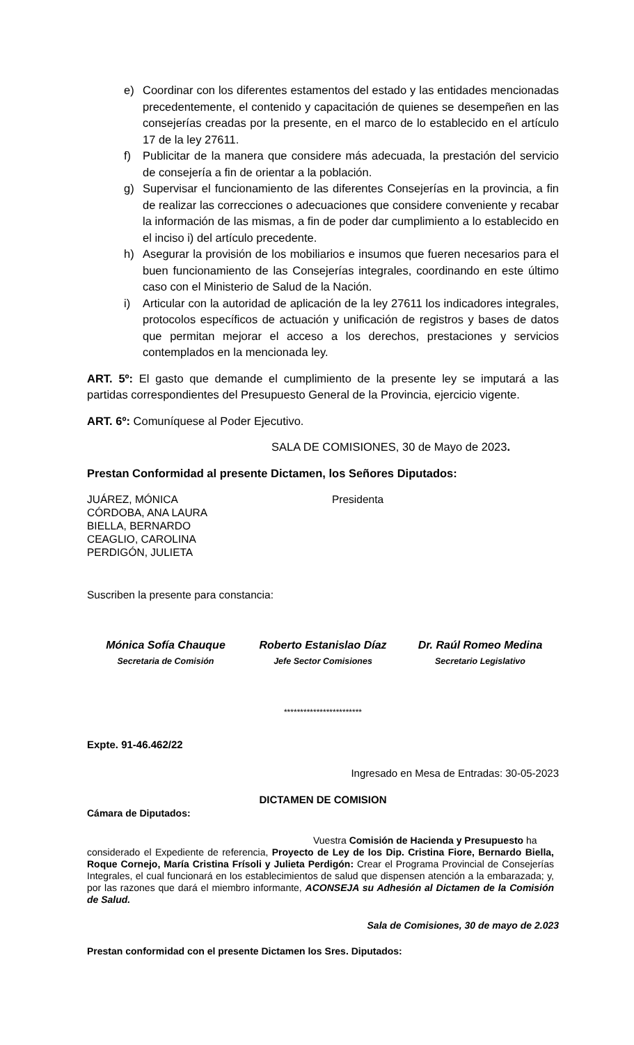e) Coordinar con los diferentes estamentos del estado y las entidades mencionadas precedentemente, el contenido y capacitación de quienes se desempeñen en las consejerías creadas por la presente, en el marco de lo establecido en el artículo 17 de la ley 27611.
f) Publicitar de la manera que considere más adecuada, la prestación del servicio de consejería a fin de orientar a la población.
g) Supervisar el funcionamiento de las diferentes Consejerías en la provincia, a fin de realizar las correcciones o adecuaciones que considere conveniente y recabar la información de las mismas, a fin de poder dar cumplimiento a lo establecido en el inciso i) del artículo precedente.
h) Asegurar la provisión de los mobiliarios e insumos que fueren necesarios para el buen funcionamiento de las Consejerías integrales, coordinando en este último caso con el Ministerio de Salud de la Nación.
i) Articular con la autoridad de aplicación de la ley 27611 los indicadores integrales, protocolos específicos de actuación y unificación de registros y bases de datos que permitan mejorar el acceso a los derechos, prestaciones y servicios contemplados en la mencionada ley.
ART. 5º: El gasto que demande el cumplimiento de la presente ley se imputará a las partidas correspondientes del Presupuesto General de la Provincia, ejercicio vigente.
ART. 6º: Comuníquese al Poder Ejecutivo.
SALA DE COMISIONES, 30 de Mayo de 2023.
Prestan Conformidad al presente Dictamen, los Señores Diputados:
JUÁREZ, MÓNICA
CÓRDOBA, ANA LAURA
BIELLA, BERNARDO
CEAGLIO, CAROLINA
PERDIGÓN, JULIETA
Presidenta
Suscriben la presente para constancia:
Mónica Sofía Chauque
Secretaria de Comisión
Roberto Estanislao Díaz
Jefe Sector Comisiones
Dr. Raúl Romeo Medina
Secretario Legislativo
************************
Expte. 91-46.462/22
Ingresado en Mesa de Entradas: 30-05-2023
DICTAMEN DE COMISION
Cámara de Diputados:
Vuestra Comisión de Hacienda y Presupuesto ha
considerado el Expediente de referencia, Proyecto de Ley de los Dip. Cristina Fiore, Bernardo Biella, Roque Cornejo, María Cristina Frísoli y Julieta Perdigón: Crear el Programa Provincial de Consejerías Integrales, el cual funcionará en los establecimientos de salud que dispensen atención a la embarazada; y, por las razones que dará el miembro informante, ACONSEJA su Adhesión al Dictamen de la Comisión de Salud.
Sala de Comisiones, 30 de mayo de 2.023
Prestan conformidad con el presente Dictamen los Sres. Diputados: